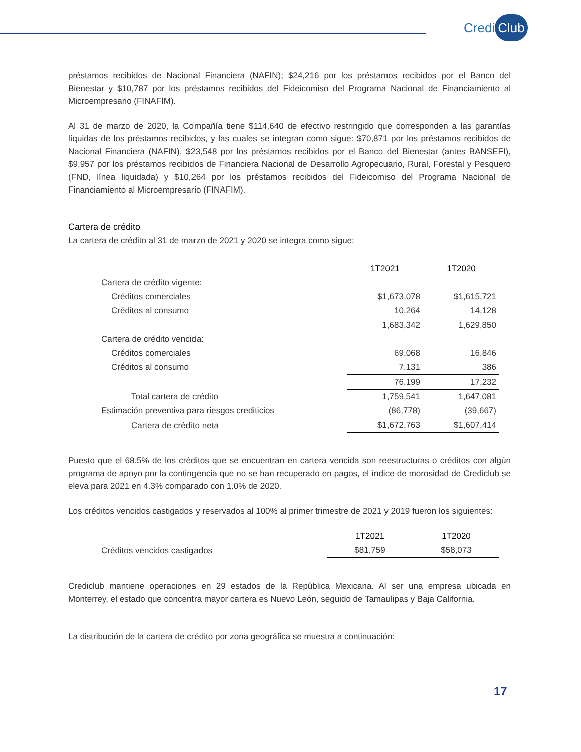Credi Club
préstamos recibidos de Nacional Financiera (NAFIN); $24,216 por los préstamos recibidos por el Banco del Bienestar y $10,787 por los préstamos recibidos del Fideicomiso del Programa Nacional de Financiamiento al Microempresario (FINAFIM).
Al 31 de marzo de 2020, la Compañía tiene $114,640 de efectivo restringido que corresponden a las garantías líquidas de los préstamos recibidos, y las cuales se integran como sigue: $70,871 por los préstamos recibidos de Nacional Financiera (NAFIN), $23,548 por los préstamos recibidos por el Banco del Bienestar (antes BANSEFI), $9,957 por los préstamos recibidos de Financiera Nacional de Desarrollo Agropecuario, Rural, Forestal y Pesquero (FND, línea liquidada) y $10,264 por los préstamos recibidos del Fideicomiso del Programa Nacional de Financiamiento al Microempresario (FINAFIM).
Cartera de crédito
La cartera de crédito al 31 de marzo de 2021 y 2020 se integra como sigue:
| | | 1T2021 | 1T2020 |
| Cartera de crédito vigente: | | | |
| Créditos comerciales | | $1,673,078 | $1,615,721 |
| Créditos al consumo | | 10,264 | 14,128 |
| | | 1,683,342 | 1,629,850 |
| Cartera de crédito vencida: | | | |
| Créditos comerciales | | 69,068 | 16,846 |
| Créditos al consumo | | 7,131 | 386 |
| | | 76,199 | 17,232 |
| Total cartera de crédito | | 1,759,541 | 1,647,081 |
| Estimación preventiva para riesgos crediticios | | (86,778) | (39,667) |
| Cartera de crédito neta | | $1,672,763 | $1,607,414 |
Puesto que el 68.5% de los créditos que se encuentran en cartera vencida son reestructuras o créditos con algún programa de apoyo por la contingencia que no se han recuperado en pagos, el índice de morosidad de Crediclub se eleva para 2021 en 4.3% comparado con 1.0% de 2020.
Los créditos vencidos castigados y reservados al 100% al primer trimestre de 2021 y 2019 fueron los siguientes:
| | 1T2021 | 1T2020 |
| Créditos vencidos castigados | $81,759 | $58,073 |
Crediclub mantiene operaciones en 29 estados de la República Mexicana. Al ser una empresa ubicada en Monterrey, el estado que concentra mayor cartera es Nuevo León, seguido de Tamaulipas y Baja California.
La distribución de la cartera de crédito por zona geográfica se muestra a continuación:
17